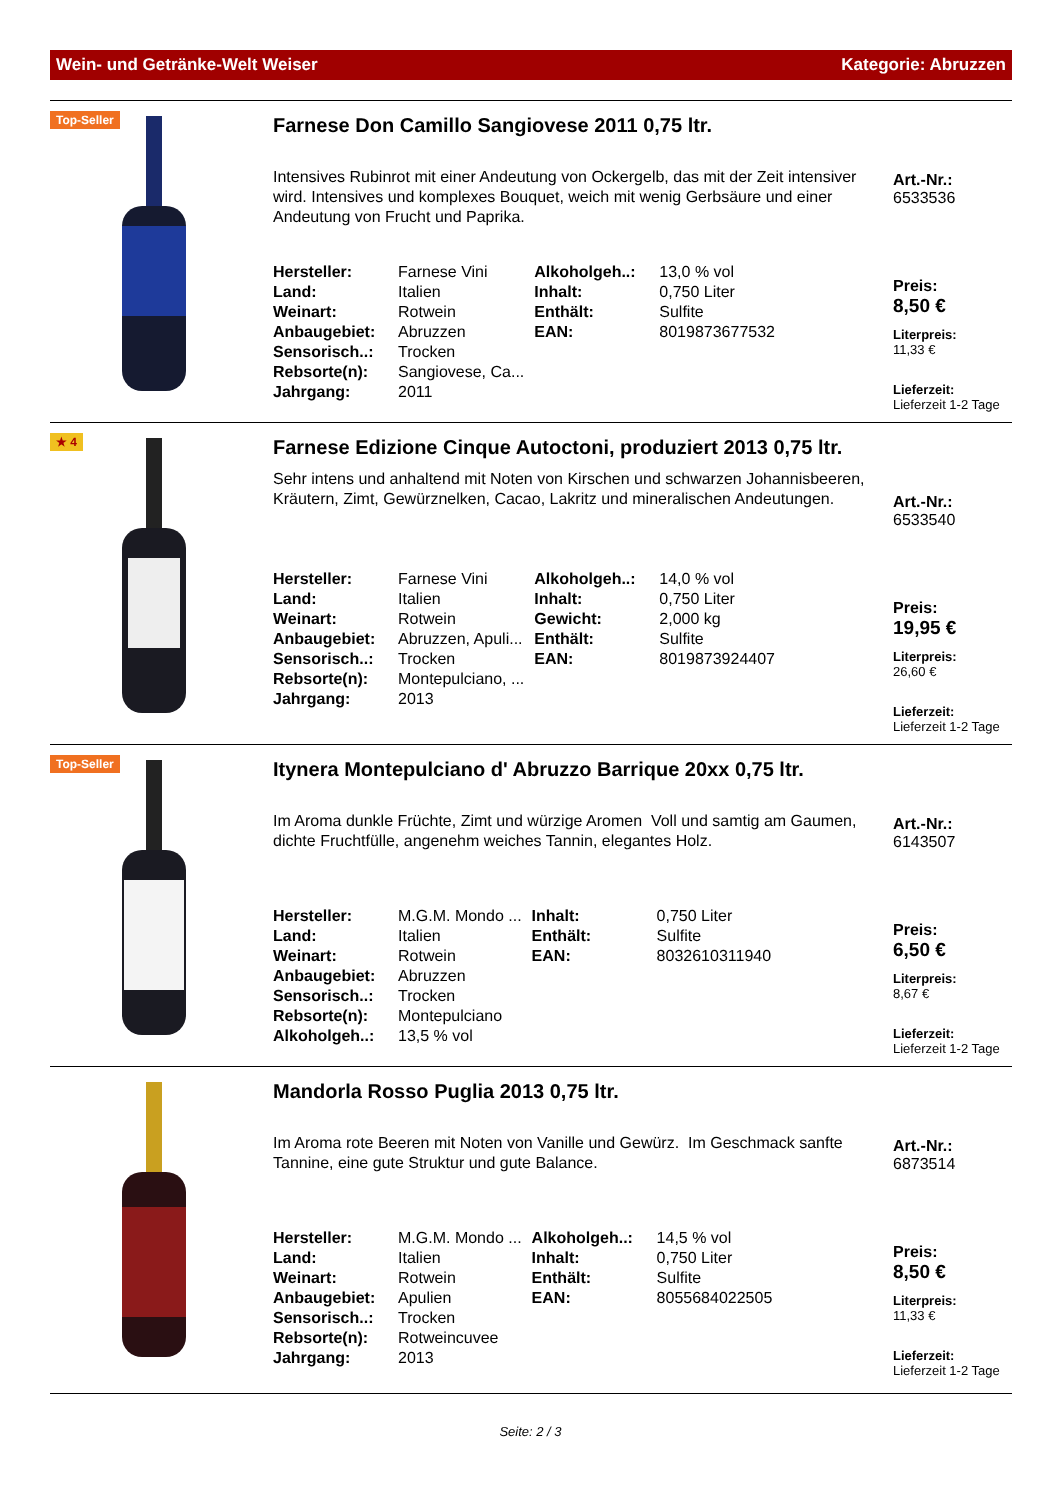Wein- und Getränke-Welt Weiser Kategorie: Abruzzen
Top-Seller
Farnese Don Camillo Sangiovese 2011 0,75 ltr.
Intensives Rubinrot mit einer Andeutung von Ockergelb, das mit der Zeit intensiver wird. Intensives und komplexes Bouquet, weich mit wenig Gerbsäure und einer Andeutung von Frucht und Paprika.
| Hersteller: | Farnese Vini | Alkoholgeh..: | 13,0 % vol |
| Land: | Italien | Inhalt: | 0,750 Liter |
| Weinart: | Rotwein | Enthält: | Sulfite |
| Anbaugebiet: | Abruzzen | EAN: | 8019873677532 |
| Sensorisch..: | Trocken | | |
| Rebsorte(n): | Sangiovese, Ca... | | |
| Jahrgang: | 2011 | | |
Art.-Nr.:
6533536
Preis:
8,50 €
Literpreis:
11,33 €
Lieferzeit:
Lieferzeit 1-2 Tage
★ 4
Farnese Edizione Cinque Autoctoni, produziert 2013 0,75 ltr.
Sehr intens und anhaltend mit Noten von Kirschen und schwarzen Johannisbeeren, Kräutern, Zimt, Gewürznelken, Cacao, Lakritz und mineralischen Andeutungen.
| Hersteller: | Farnese Vini | Alkoholgeh..: | 14,0 % vol |
| Land: | Italien | Inhalt: | 0,750 Liter |
| Weinart: | Rotwein | Gewicht: | 2,000 kg |
| Anbaugebiet: | Abruzzen, Apuli... | Enthält: | Sulfite |
| Sensorisch..: | Trocken | EAN: | 8019873924407 |
| Rebsorte(n): | Montepulciano, ... | | |
| Jahrgang: | 2013 | | |
Art.-Nr.:
6533540
Preis:
19,95 €
Literpreis:
26,60 €
Lieferzeit:
Lieferzeit 1-2 Tage
Top-Seller
Itynera Montepulciano d' Abruzzo Barrique 20xx 0,75 ltr.
Im Aroma dunkle Früchte, Zimt und würzige Aromen Voll und samtig am Gaumen, dichte Fruchtfülle, angenehm weiches Tannin, elegantes Holz.
| Hersteller: | M.G.M. Mondo ... | Inhalt: | 0,750 Liter |
| Land: | Italien | Enthält: | Sulfite |
| Weinart: | Rotwein | EAN: | 8032610311940 |
| Anbaugebiet: | Abruzzen | | |
| Sensorisch..: | Trocken | | |
| Rebsorte(n): | Montepulciano | | |
| Alkoholgeh..: | 13,5 % vol | | |
Art.-Nr.:
6143507
Preis:
6,50 €
Literpreis:
8,67 €
Lieferzeit:
Lieferzeit 1-2 Tage
Mandorla Rosso Puglia 2013 0,75 ltr.
Im Aroma rote Beeren mit Noten von Vanille und Gewürz. Im Geschmack sanfte Tannine, eine gute Struktur und gute Balance.
| Hersteller: | M.G.M. Mondo ... | Alkoholgeh..: | 14,5 % vol |
| Land: | Italien | Inhalt: | 0,750 Liter |
| Weinart: | Rotwein | Enthält: | Sulfite |
| Anbaugebiet: | Apulien | EAN: | 8055684022505 |
| Sensorisch..: | Trocken | | |
| Rebsorte(n): | Rotweincuvee | | |
| Jahrgang: | 2013 | | |
Art.-Nr.:
6873514
Preis:
8,50 €
Literpreis:
11,33 €
Lieferzeit:
Lieferzeit 1-2 Tage
Seite: 2 / 3